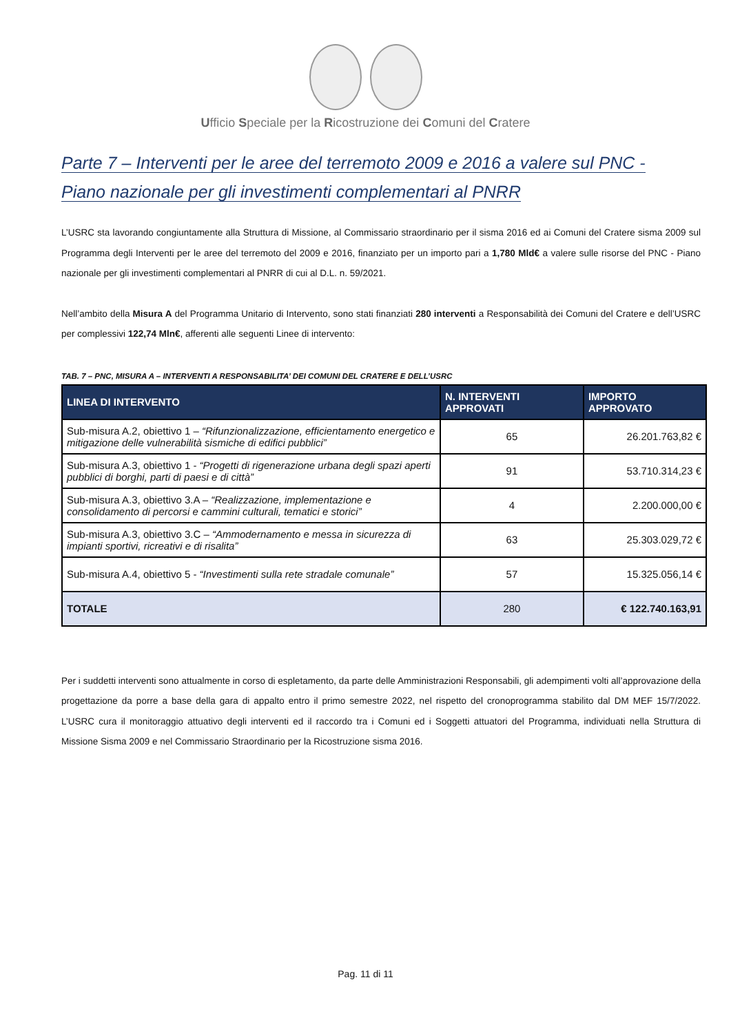Ufficio Speciale per la Ricostruzione dei Comuni del Cratere
Parte 7 – Interventi per le aree del terremoto 2009 e 2016 a valere sul PNC -
Piano nazionale per gli investimenti complementari al PNRR
L’USRC sta lavorando congiuntamente alla Struttura di Missione, al Commissario straordinario per il sisma 2016 ed ai Comuni del Cratere sisma 2009 sul Programma degli Interventi per le aree del terremoto del 2009 e 2016, finanziato per un importo pari a 1,780 Mld€ a valere sulle risorse del PNC - Piano nazionale per gli investimenti complementari al PNRR di cui al D.L. n. 59/2021.
Nell’ambito della Misura A del Programma Unitario di Intervento, sono stati finanziati 280 interventi a Responsabilità dei Comuni del Cratere e dell’USRC per complessivi 122,74 Mln€, afferenti alle seguenti Linee di intervento:
TAB. 7 – PNC, MISURA A – INTERVENTI A RESPONSABILITA’ DEI COMUNI DEL CRATERE E DELL’USRC
| LINEA DI INTERVENTO | N. INTERVENTI APPROVATI | IMPORTO APPROVATO |
| --- | --- | --- |
| Sub-misura A.2, obiettivo 1 – “Rifunzionalizzazione, efficientamento energetico e mitigazione delle vulnerabilità sismiche di edifici pubblici” | 65 | 26.201.763,82 € |
| Sub-misura A.3, obiettivo 1 - “Progetti di rigenerazione urbana degli spazi aperti pubblici di borghi, parti di paesi e di città” | 91 | 53.710.314,23 € |
| Sub-misura A.3, obiettivo 3.A – “Realizzazione, implementazione e consolidamento di percorsi e cammini culturali, tematici e storici” | 4 | 2.200.000,00 € |
| Sub-misura A.3, obiettivo 3.C – “Ammodernamento e messa in sicurezza di impianti sportivi, ricreativi e di risalita” | 63 | 25.303.029,72 € |
| Sub-misura A.4, obiettivo 5 - “Investimenti sulla rete stradale comunale” | 57 | 15.325.056,14 € |
| TOTALE | 280 | € 122.740.163,91 |
Per i suddetti interventi sono attualmente in corso di espletamento, da parte delle Amministrazioni Responsabili, gli adempimenti volti all’approvazione della progettazione da porre a base della gara di appalto entro il primo semestre 2022, nel rispetto del cronoprogramma stabilito dal DM MEF 15/7/2022. L’USRC cura il monitoraggio attuativo degli interventi ed il raccordo tra i Comuni ed i Soggetti attuatori del Programma, individuati nella Struttura di Missione Sisma 2009 e nel Commissario Straordinario per la Ricostruzione sisma 2016.
Pag. 11 di 11